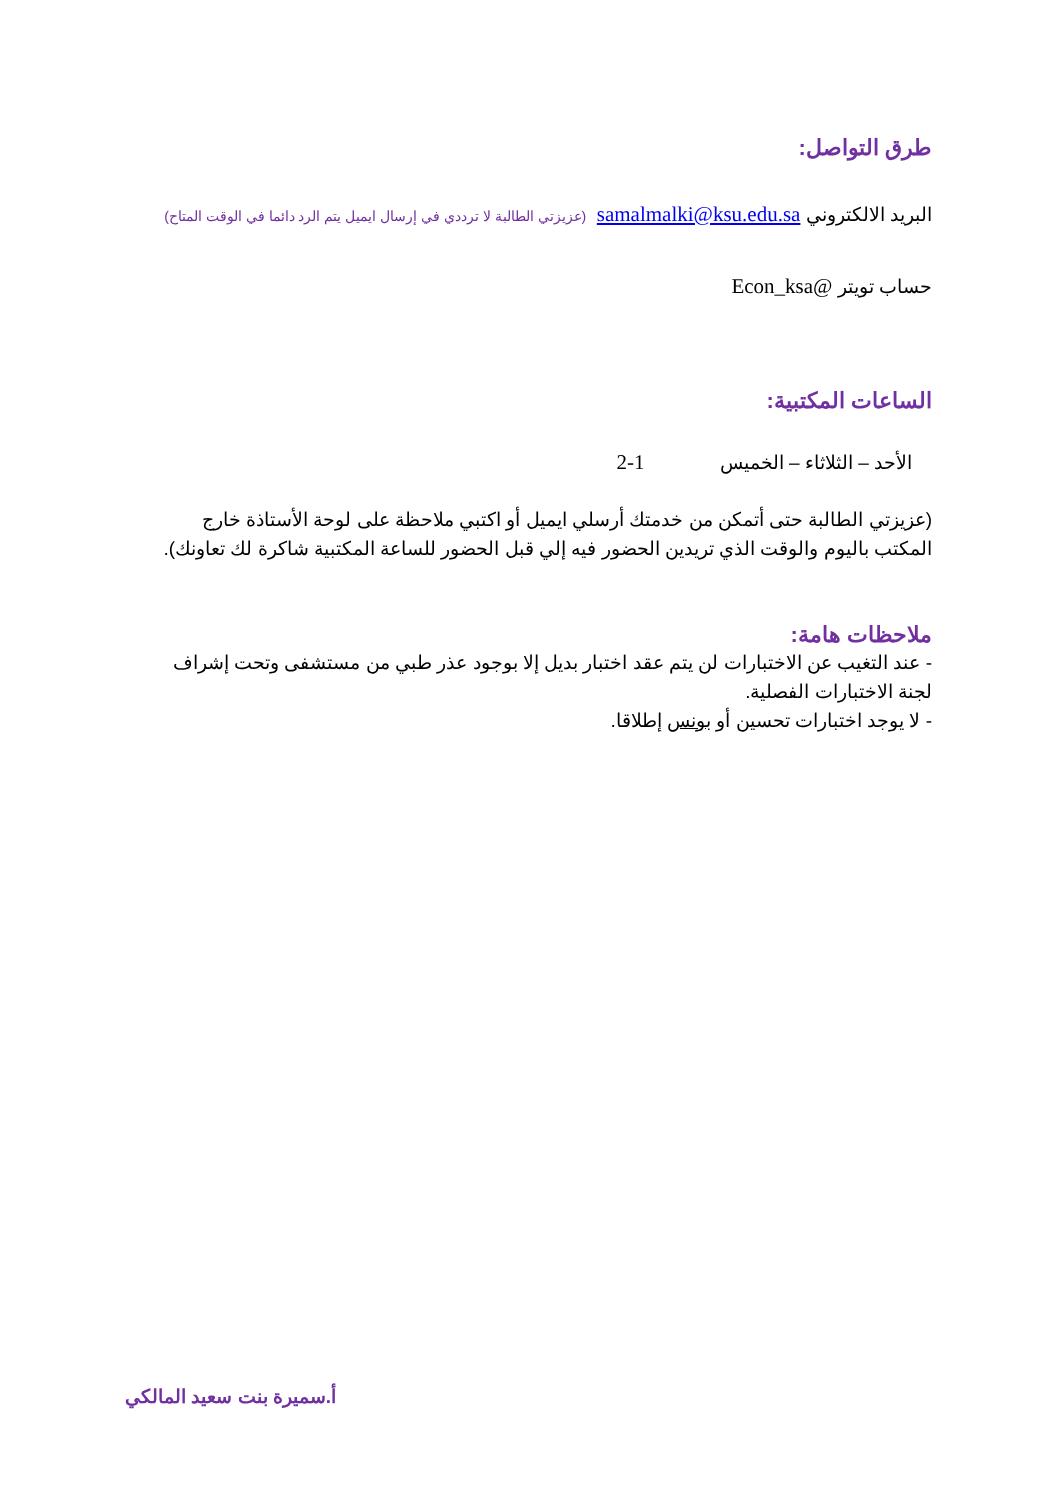طرق التواصل:
البريد الالكتروني samalmalki@ksu.edu.sa (عزيزتي الطالبة لا ترددي في إرسال ايميل يتم الرد دائما في الوقت المتاح)
حساب تويتر @Econ_ksa
الساعات المكتبية:
الأحد – الثلاثاء – الخميس 1-2
(عزيزتي الطالبة حتى أتمكن من خدمتك أرسلي ايميل أو اكتبي ملاحظة على لوحة الأستاذة خارج المكتب باليوم والوقت الذي تريدين الحضور فيه إلي قبل الحضور للساعة المكتبية شاكرة لك تعاونك).
ملاحظات هامة:
- عند التغيب عن الاختبارات لن يتم عقد اختبار بديل إلا بوجود عذر طبي من مستشفى وتحت إشراف لجنة الاختبارات الفصلية.
- لا يوجد اختبارات تحسين أو بونس إطلاقا.
أ.سميرة بنت سعيد المالكي